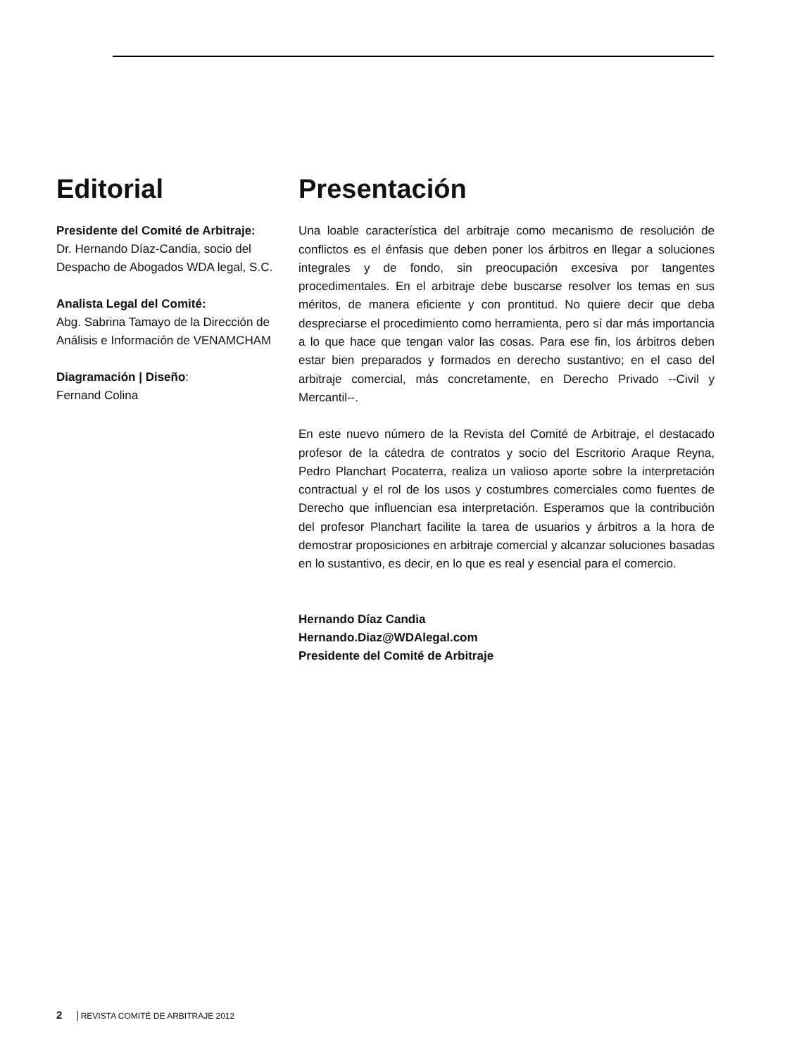Editorial
Presidente del Comité de Arbitraje:
Dr. Hernando Díaz-Candia, socio del Despacho de Abogados WDA legal, S.C.
Analista Legal del Comité:
Abg. Sabrina Tamayo de la Dirección de Análisis e Información de VENAMCHAM
Diagramación | Diseño:
Fernand Colina
Presentación
Una loable característica del arbitraje como mecanismo de resolución de conflictos es el énfasis que deben poner los árbitros en llegar a soluciones integrales y de fondo, sin preocupación excesiva por tangentes procedimentales. En el arbitraje debe buscarse resolver los temas en sus méritos, de manera eficiente y con prontitud. No quiere decir que deba despreciarse el procedimiento como herramienta, pero sí dar más importancia a lo que hace que tengan valor las cosas. Para ese fin, los árbitros deben estar bien preparados y formados en derecho sustantivo; en el caso del arbitraje comercial, más concretamente, en Derecho Privado --Civil y Mercantil--.
En este nuevo número de la Revista del Comité de Arbitraje, el destacado profesor de la cátedra de contratos y socio del Escritorio Araque Reyna, Pedro Planchart Pocaterra, realiza un valioso aporte sobre la interpretación contractual y el rol de los usos y costumbres comerciales como fuentes de Derecho que influencian esa interpretación. Esperamos que la contribución del profesor Planchart facilite la tarea de usuarios y árbitros a la hora de demostrar proposiciones en arbitraje comercial y alcanzar soluciones basadas en lo sustantivo, es decir, en lo que es real y esencial para el comercio.
Hernando Díaz Candia
Hernando.Diaz@WDAlegal.com
Presidente del Comité de Arbitraje
2 REVISTA COMITÉ DE ARBITRAJE 2012